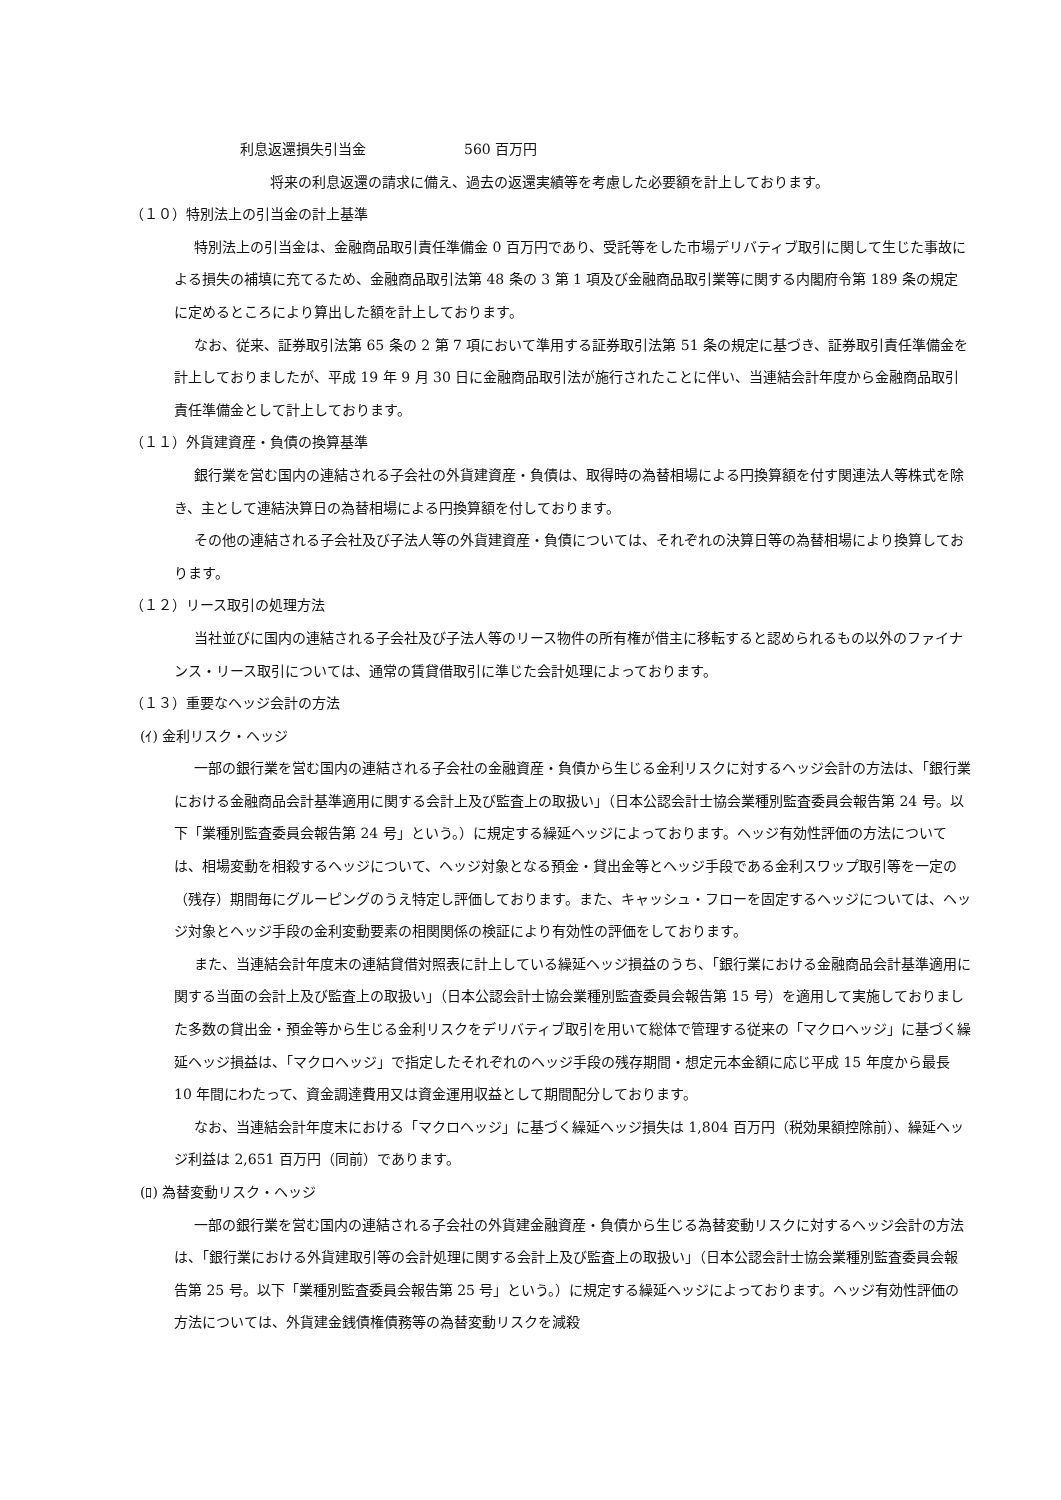利息返還損失引当金　　　　　　　560 百万円
将来の利息返還の請求に備え、過去の返還実績等を考慮した必要額を計上しております。
（１０）特別法上の引当金の計上基準
特別法上の引当金は、金融商品取引責任準備金 0 百万円であり、受託等をした市場デリバティブ取引に関して生じた事故による損失の補填に充てるため、金融商品取引法第 48 条の 3 第 1 項及び金融商品取引業等に関する内閣府令第 189 条の規定に定めるところにより算出した額を計上しております。
なお、従来、証券取引法第 65 条の 2 第 7 項において準用する証券取引法第 51 条の規定に基づき、証券取引責任準備金を計上しておりましたが、平成 19 年 9 月 30 日に金融商品取引法が施行されたことに伴い、当連結会計年度から金融商品取引責任準備金として計上しております。
（１１）外貨建資産・負債の換算基準
銀行業を営む国内の連結される子会社の外貨建資産・負債は、取得時の為替相場による円換算額を付す関連法人等株式を除き、主として連結決算日の為替相場による円換算額を付しております。
その他の連結される子会社及び子法人等の外貨建資産・負債については、それぞれの決算日等の為替相場により換算しております。
（１２）リース取引の処理方法
当社並びに国内の連結される子会社及び子法人等のリース物件の所有権が借主に移転すると認められるもの以外のファイナンス・リース取引については、通常の賃貸借取引に準じた会計処理によっております。
（１３）重要なヘッジ会計の方法
(ｲ) 金利リスク・ヘッジ
一部の銀行業を営む国内の連結される子会社の金融資産・負債から生じる金利リスクに対するヘッジ会計の方法は、「銀行業における金融商品会計基準適用に関する会計上及び監査上の取扱い」（日本公認会計士協会業種別監査委員会報告第 24 号。以下「業種別監査委員会報告第 24 号」という。）に規定する繰延ヘッジによっております。ヘッジ有効性評価の方法については、相場変動を相殺するヘッジについて、ヘッジ対象となる預金・貸出金等とヘッジ手段である金利スワップ取引等を一定の（残存）期間毎にグルーピングのうえ特定し評価しております。また、キャッシュ・フローを固定するヘッジについては、ヘッジ対象とヘッジ手段の金利変動要素の相関関係の検証により有効性の評価をしております。
また、当連結会計年度末の連結貸借対照表に計上している繰延ヘッジ損益のうち、「銀行業における金融商品会計基準適用に関する当面の会計上及び監査上の取扱い」（日本公認会計士協会業種別監査委員会報告第 15 号）を適用して実施しておりました多数の貸出金・預金等から生じる金利リスクをデリバティブ取引を用いて総体で管理する従来の「マクロヘッジ」に基づく繰延ヘッジ損益は、「マクロヘッジ」で指定したそれぞれのヘッジ手段の残存期間・想定元本金額に応じ平成 15 年度から最長 10 年間にわたって、資金調達費用又は資金運用収益として期間配分しております。
なお、当連結会計年度末における「マクロヘッジ」に基づく繰延ヘッジ損失は 1,804 百万円（税効果額控除前）、繰延ヘッジ利益は 2,651 百万円（同前）であります。
(ﾛ) 為替変動リスク・ヘッジ
一部の銀行業を営む国内の連結される子会社の外貨建金融資産・負債から生じる為替変動リスクに対するヘッジ会計の方法は、「銀行業における外貨建取引等の会計処理に関する会計上及び監査上の取扱い」（日本公認会計士協会業種別監査委員会報告第 25 号。以下「業種別監査委員会報告第 25 号」という。）に規定する繰延ヘッジによっております。ヘッジ有効性評価の方法については、外貨建金銭債権債務等の為替変動リスクを減殺